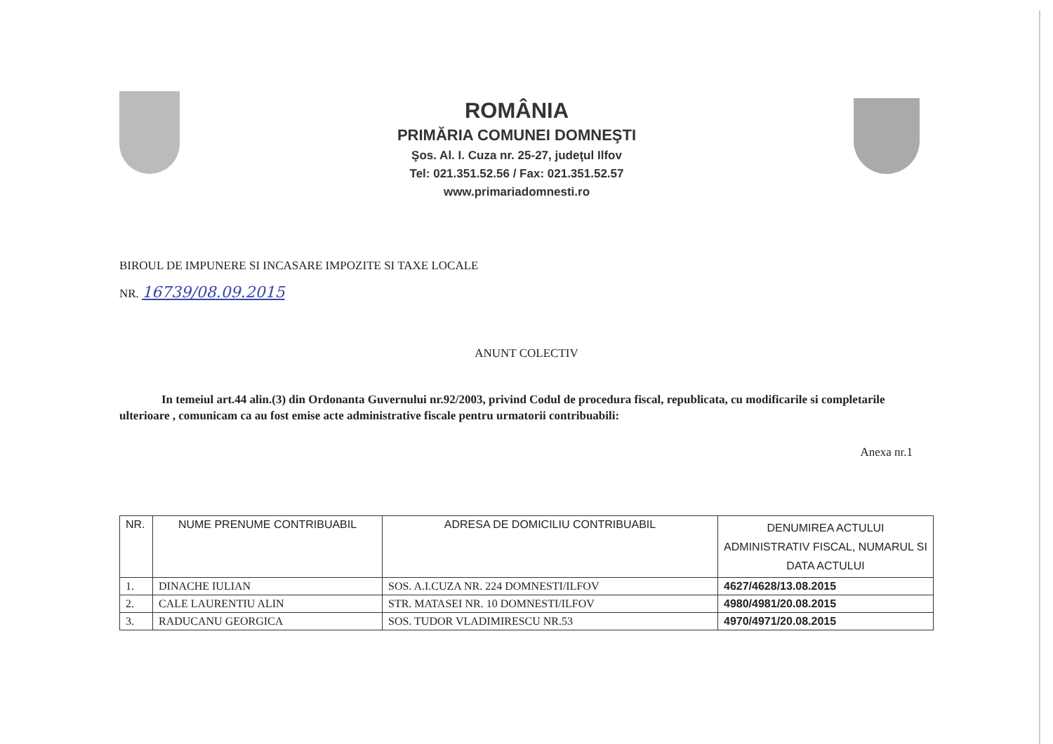ROMÂNIA
PRIMĂRIA COMUNEI DOMNEŞTI
Şos. Al. I. Cuza nr. 25-27, judeţul Ilfov
Tel: 021.351.52.56 / Fax: 021.351.52.57
www.primariadomnesti.ro
BIROUL DE IMPUNERE SI INCASARE IMPOZITE SI TAXE LOCALE
NR. 16739/08.09.2015
ANUNT COLECTIV
In temeiul art.44 alin.(3) din Ordonanta Guvernului nr.92/2003, privind Codul de procedura fiscal, republicata, cu modificarile si completarile ulterioare , comunicam ca au fost emise acte administrative fiscale pentru urmatorii contribuabili:
Anexa nr.1
| NR. | NUME PRENUME CONTRIBUABIL | ADRESA DE DOMICILIU CONTRIBUABIL | DENUMIREA ACTULUI ADMINISTRATIV FISCAL, NUMARUL SI DATA ACTULUI |
| --- | --- | --- | --- |
| 1. | DINACHE IULIAN | SOS. A.I.CUZA NR. 224 DOMNESTI/ILFOV | 4627/4628/13.08.2015 |
| 2. | CALE LAURENTIU ALIN | STR. MATASEI NR. 10 DOMNESTI/ILFOV | 4980/4981/20.08.2015 |
| 3. | RADUCANU GEORGICA | SOS. TUDOR VLADIMIRESCU NR.53 | 4970/4971/20.08.2015 |